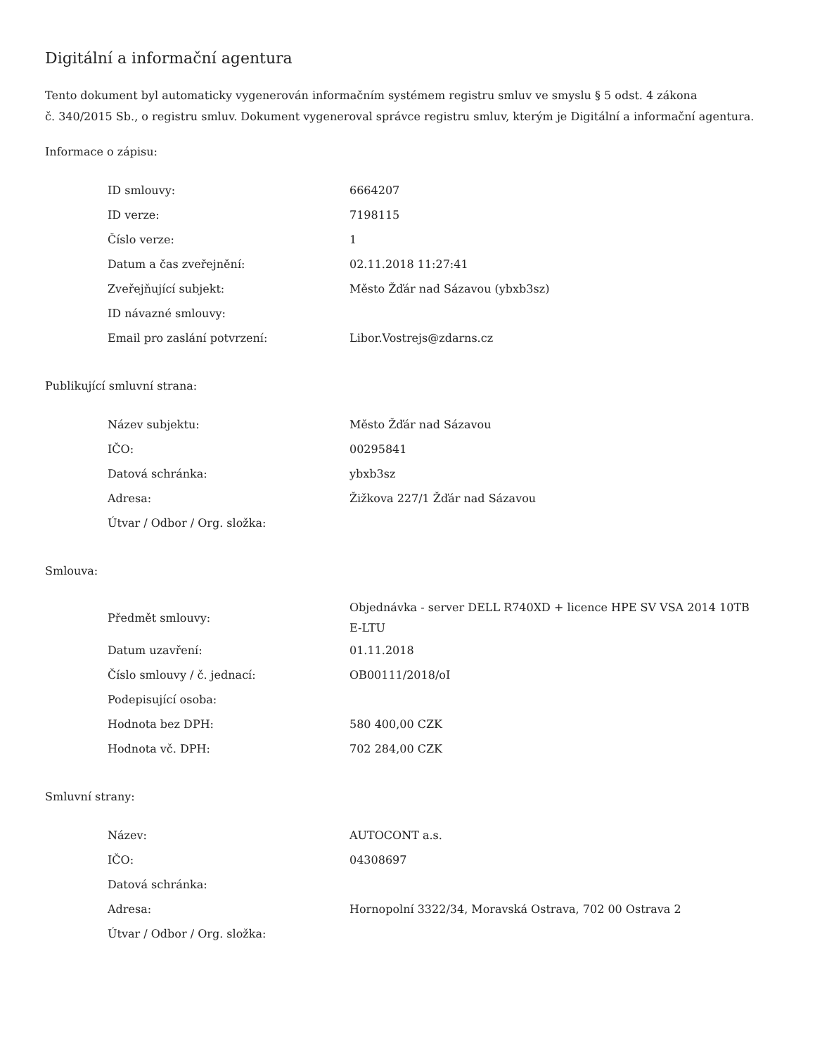Digitální a informační agentura
Tento dokument byl automaticky vygenerován informačním systémem registru smluv ve smyslu § 5 odst. 4 zákona
č. 340/2015 Sb., o registru smluv. Dokument vygeneroval správce registru smluv, kterým je Digitální a informační agentura.
Informace o zápisu:
| ID smlouvy: | 6664207 |
| ID verze: | 7198115 |
| Číslo verze: | 1 |
| Datum a čas zveřejnění: | 02.11.2018 11:27:41 |
| Zveřejňující subjekt: | Město Žďár nad Sázavou (ybxb3sz) |
| ID návazné smlouvy: | |
| Email pro zaslání potvrzení: | Libor.Vostrejs@zdarns.cz |
Publikující smluvní strana:
| Název subjektu: | Město Žďár nad Sázavou |
| IČO: | 00295841 |
| Datová schránka: | ybxb3sz |
| Adresa: | Žižkova 227/1 Žďár nad Sázavou |
| Útvar / Odbor / Org. složka: | |
Smlouva:
| Předmět smlouvy: | Objednávka - server DELL R740XD + licence HPE SV VSA 2014 10TB E-LTU |
| Datum uzavření: | 01.11.2018 |
| Číslo smlouvy / č. jednací: | OB00111/2018/oI |
| Podepisující osoba: | |
| Hodnota bez DPH: | 580 400,00 CZK |
| Hodnota vč. DPH: | 702 284,00 CZK |
Smluvní strany:
| Název: | AUTOCONT a.s. |
| IČO: | 04308697 |
| Datová schránka: | |
| Adresa: | Hornopolní 3322/34, Moravská Ostrava, 702 00 Ostrava 2 |
| Útvar / Odbor / Org. složka: | |